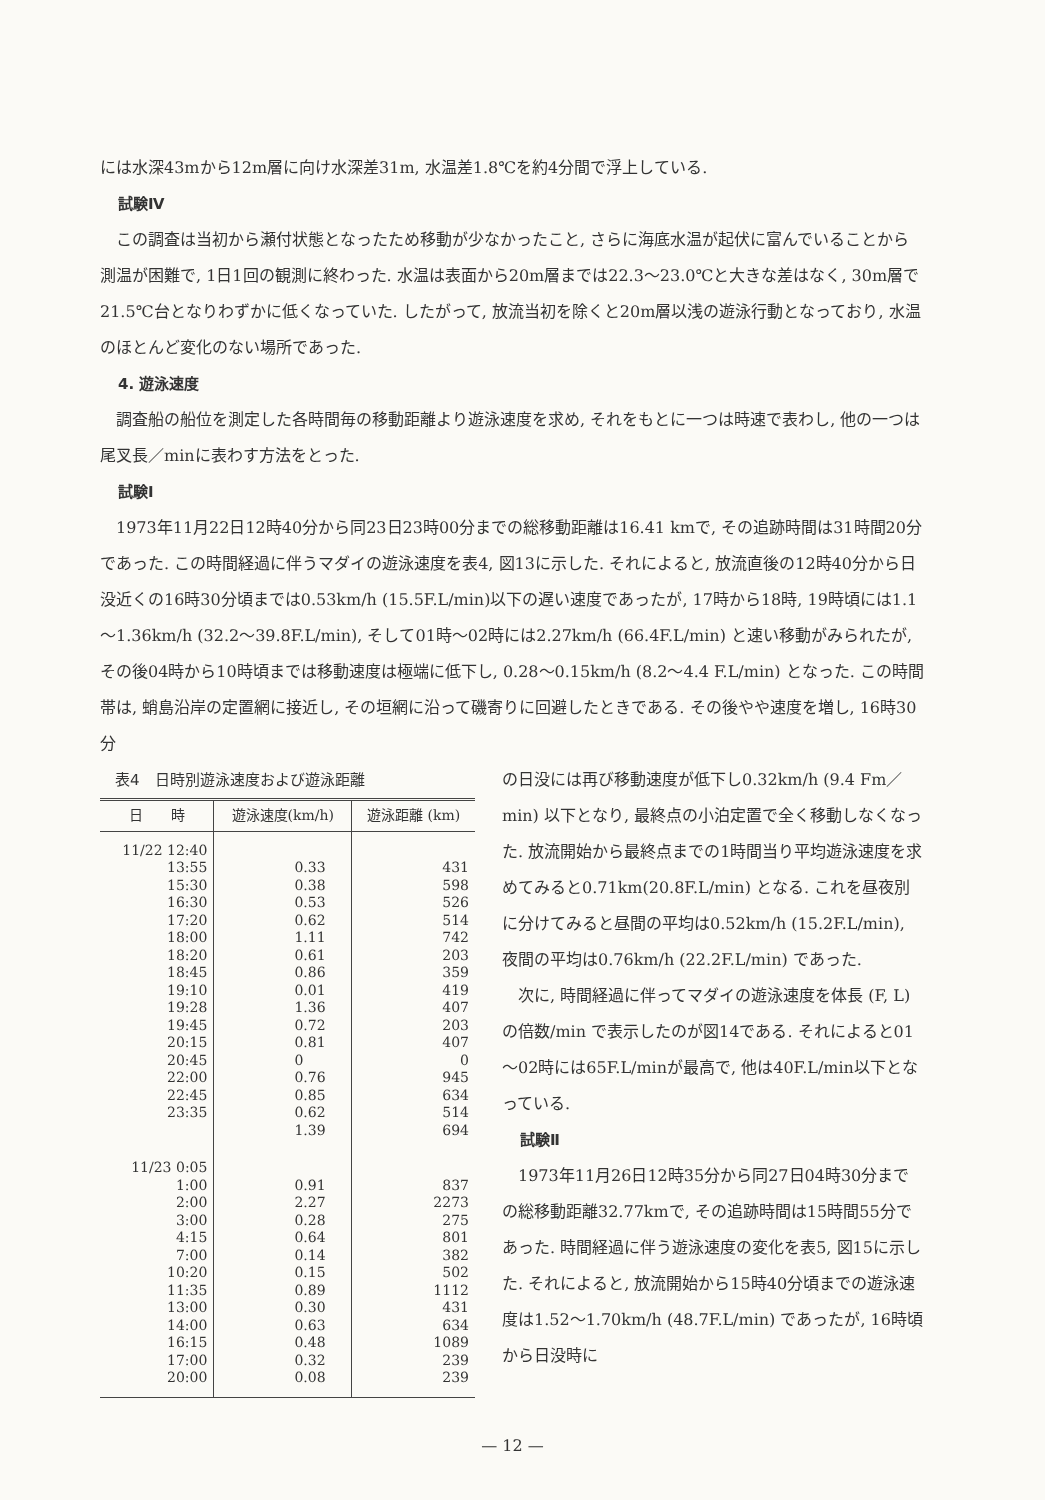には水深43mから12m層に向け水深差31m, 水温差1.8℃を約4分間で浮上している.
試験Ⅳ
この調査は当初から瀬付状態となったため移動が少なかったこと, さらに海底水温が起伏に富んでいることから測温が困難で, 1日1回の観測に終わった. 水温は表面から20m層までは22.3～23.0℃と大きな差はなく, 30m層で21.5℃台となりわずかに低くなっていた. したがって, 放流当初を除くと20m層以浅の遊泳行動となっており, 水温のほとんど変化のない場所であった.
4. 遊泳速度
調査船の船位を測定した各時間毎の移動距離より遊泳速度を求め, それをもとに一つは時速で表わし, 他の一つは尾叉長／minに表わす方法をとった.
試験Ⅰ
1973年11月22日12時40分から同23日23時00分までの総移動距離は16.41 kmで, その追跡時間は31時間20分であった. この時間経過に伴うマダイの遊泳速度を表4, 図13に示した. それによると, 放流直後の12時40分から日没近くの16時30分頃までは0.53km/h (15.5F.L/min)以下の遅い速度であったが, 17時から18時, 19時頃には1.1～1.36km/h (32.2～39.8F.L/min), そして01時～02時には2.27km/h (66.4F.L/min) と速い移動がみられたが, その後04時から10時頃までは移動速度は極端に低下し, 0.28～0.15km/h (8.2～4.4 F.L/min) となった. この時間帯は, 蛸島沿岸の定置網に接近し, その垣網に沿って磯寄りに回避したときである. その後やや速度を増し, 16時30分
表4　日時別遊泳速度および遊泳距離
| 日 時 | 遊泳速度(km/h) | 遊泳距離 (km) |
| --- | --- | --- |
| 11/22 12:40 13:55 15:30 16:30 17:20 18:00 18:20 18:45 19:10 19:28 19:45 20:15 20:45 22:00 22:45 23:35 | 0.33 0.38 0.53 0.62 1.11 0.61 0.86 0.01 1.36 0.72 0.81 0 0.76 0.85 0.62 1.39 | 431 598 526 514 742 203 359 419 407 203 407 0 945 634 514 694 |
| 11/23 0:05 1:00 2:00 3:00 4:15 7:00 10:20 11:35 13:00 14:00 16:15 17:00 20:00 | 0.91 2.27 0.28 0.64 0.14 0.15 0.89 0.30 0.63 0.48 0.32 0.08 | 837 2273 275 801 382 502 1112 431 634 1089 239 239 |
の日没には再び移動速度が低下し0.32km/h (9.4 Fm／min) 以下となり, 最終点の小泊定置で全く移動しなくなった. 放流開始から最終点までの1時間当り平均遊泳速度を求めてみると0.71km(20.8F.L/min) となる. これを昼夜別に分けてみると昼間の平均は0.52km/h (15.2F.L/min), 夜間の平均は0.76km/h (22.2F.L/min) であった.
次に, 時間経過に伴ってマダイの遊泳速度を体長 (F, L) の倍数/min で表示したのが図14である. それによると01～02時には65F.L/minが最高で, 他は40F.L/min以下となっている.
試験Ⅱ
1973年11月26日12時35分から同27日04時30分までの総移動距離32.77kmで, その追跡時間は15時間55分であった. 時間経過に伴う遊泳速度の変化を表5, 図15に示した. それによると, 放流開始から15時40分頃までの遊泳速度は1.52～1.70km/h (48.7F.L/min) であったが, 16時頃から日没時に
— 12 —